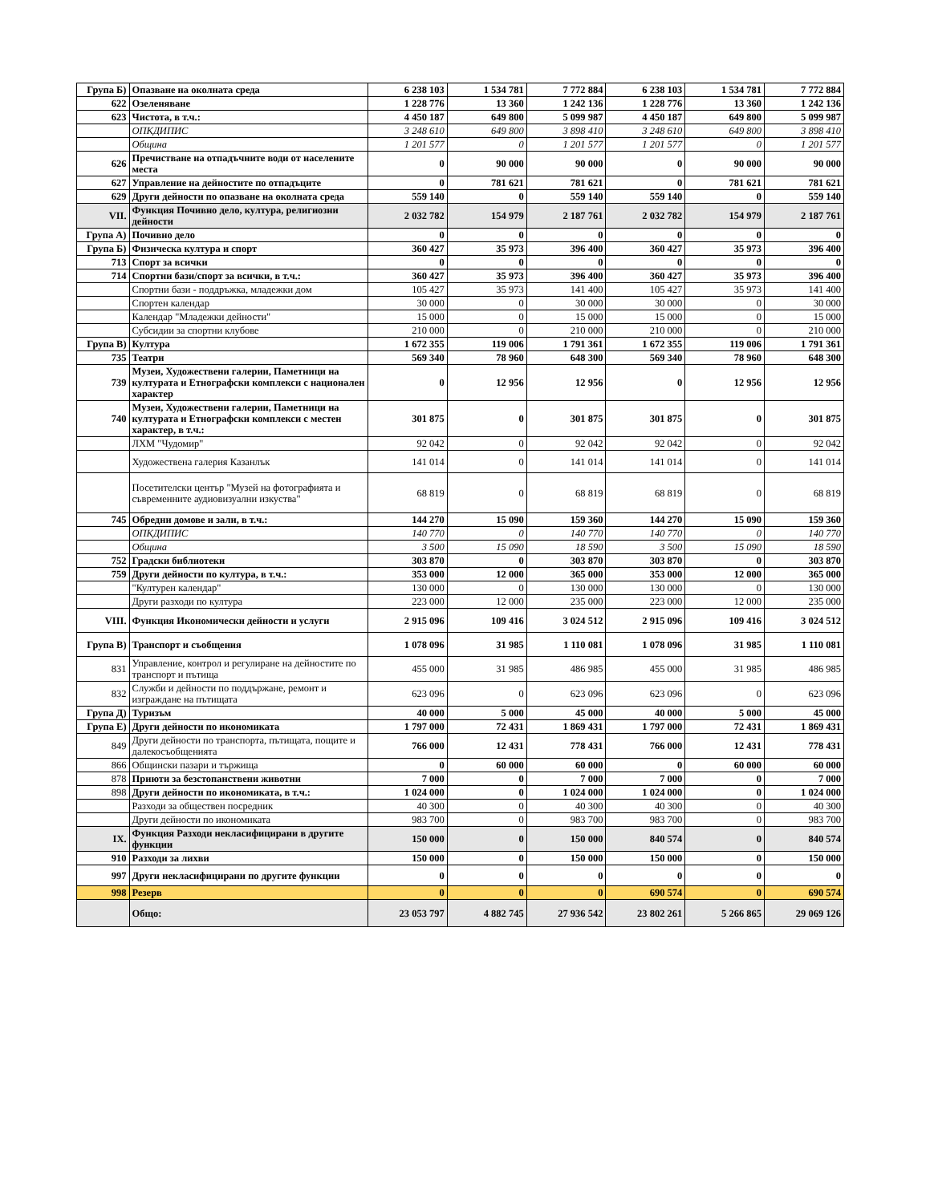| Група Б) | Опазване на околната среда | 6 238 103 | 1 534 781 | 7 772 884 | 6 238 103 | 1 534 781 | 7 772 884 |
| 622 | Озеленяване | 1 228 776 | 13 360 | 1 242 136 | 1 228 776 | 13 360 | 1 242 136 |
| 623 | Чистота, в т.ч.: | 4 450 187 | 649 800 | 5 099 987 | 4 450 187 | 649 800 | 5 099 987 |
| | ОПКДИПИС | 3 248 610 | 649 800 | 3 898 410 | 3 248 610 | 649 800 | 3 898 410 |
| | Община | 1 201 577 | 0 | 1 201 577 | 1 201 577 | 0 | 1 201 577 |
| 626 | Пречистване на отпадъчните води от населените места | 0 | 90 000 | 90 000 | 0 | 90 000 | 90 000 |
| 627 | Управление на дейностите по отпадъците | 0 | 781 621 | 781 621 | 0 | 781 621 | 781 621 |
| 629 | Други дейности по опазване на околната среда | 559 140 | 0 | 559 140 | 559 140 | 0 | 559 140 |
| VII. | Функция Почивно дело, култура, религиозни дейности | 2 032 782 | 154 979 | 2 187 761 | 2 032 782 | 154 979 | 2 187 761 |
| Група А) | Почивно дело | 0 | 0 | 0 | 0 | 0 | 0 |
| Група Б) | Физическа култура и спорт | 360 427 | 35 973 | 396 400 | 360 427 | 35 973 | 396 400 |
| 713 | Спорт за всички | 0 | 0 | 0 | 0 | 0 | 0 |
| 714 | Спортни бази/спорт за всички, в т.ч.: | 360 427 | 35 973 | 396 400 | 360 427 | 35 973 | 396 400 |
| | Спортни бази - поддръжка, младежки дом | 105 427 | 35 973 | 141 400 | 105 427 | 35 973 | 141 400 |
| | Спортен календар | 30 000 | 0 | 30 000 | 30 000 | 0 | 30 000 |
| | Календар "Младежки дейности" | 15 000 | 0 | 15 000 | 15 000 | 0 | 15 000 |
| | Субсидии за спортни клубове | 210 000 | 0 | 210 000 | 210 000 | 0 | 210 000 |
| Група В) | Култура | 1 672 355 | 119 006 | 1 791 361 | 1 672 355 | 119 006 | 1 791 361 |
| 735 | Театри | 569 340 | 78 960 | 648 300 | 569 340 | 78 960 | 648 300 |
| 739 | Музеи, Художествени галерии, Паметници на културата и Етнографски комплекси с национален характер | 0 | 12 956 | 12 956 | 0 | 12 956 | 12 956 |
| 740 | Музеи, Художествени галерии, Паметници на културата и Етнографски комплекси с местен характер, в т.ч.: | 301 875 | 0 | 301 875 | 301 875 | 0 | 301 875 |
| | ЛХМ "Чудомир" | 92 042 | 0 | 92 042 | 92 042 | 0 | 92 042 |
| | Художествена галерия Казанлък | 141 014 | 0 | 141 014 | 141 014 | 0 | 141 014 |
| | Посетителски център "Музей на фотографията и съвременните аудиовизуални изкуства" | 68 819 | 0 | 68 819 | 68 819 | 0 | 68 819 |
| 745 | Обредни домове и зали, в т.ч.: | 144 270 | 15 090 | 159 360 | 144 270 | 15 090 | 159 360 |
| | ОПКДИПИС | 140 770 | 0 | 140 770 | 140 770 | 0 | 140 770 |
| | Община | 3 500 | 15 090 | 18 590 | 3 500 | 15 090 | 18 590 |
| 752 | Градски библиотеки | 303 870 | 0 | 303 870 | 303 870 | 0 | 303 870 |
| 759 | Други дейности по култура, в т.ч.: | 353 000 | 12 000 | 365 000 | 353 000 | 12 000 | 365 000 |
| | "Културен календар" | 130 000 | 0 | 130 000 | 130 000 | 0 | 130 000 |
| | Други разходи по култура | 223 000 | 12 000 | 235 000 | 223 000 | 12 000 | 235 000 |
| VIII. | Функция Икономически дейности и услуги | 2 915 096 | 109 416 | 3 024 512 | 2 915 096 | 109 416 | 3 024 512 |
| Група В) | Транспорт и съобщения | 1 078 096 | 31 985 | 1 110 081 | 1 078 096 | 31 985 | 1 110 081 |
| 831 | Управление, контрол и регулиране на дейностите по транспорт и пътища | 455 000 | 31 985 | 486 985 | 455 000 | 31 985 | 486 985 |
| 832 | Служби и дейности по поддържане, ремонт и изграждане на пътищата | 623 096 | 0 | 623 096 | 623 096 | 0 | 623 096 |
| Група Д) | Туризъм | 40 000 | 5 000 | 45 000 | 40 000 | 5 000 | 45 000 |
| Група Е) | Други дейности по икономиката | 1 797 000 | 72 431 | 1 869 431 | 1 797 000 | 72 431 | 1 869 431 |
| 849 | Други дейности по транспорта, пътищата, пощите и далекосъобщенията | 766 000 | 12 431 | 778 431 | 766 000 | 12 431 | 778 431 |
| 866 | Общински пазари и тържища | 0 | 60 000 | 60 000 | 0 | 60 000 | 60 000 |
| 878 | Приюти за безстопанствени животни | 7 000 | 0 | 7 000 | 7 000 | 0 | 7 000 |
| 898 | Други дейности по икономиката, в т.ч.: | 1 024 000 | 0 | 1 024 000 | 1 024 000 | 0 | 1 024 000 |
| | Разходи за обществен посредник | 40 300 | 0 | 40 300 | 40 300 | 0 | 40 300 |
| | Други дейности по икономиката | 983 700 | 0 | 983 700 | 983 700 | 0 | 983 700 |
| IX. | Функция Разходи некласифицирани в другите функции | 150 000 | 0 | 150 000 | 840 574 | 0 | 840 574 |
| 910 | Разходи за лихви | 150 000 | 0 | 150 000 | 150 000 | 0 | 150 000 |
| 997 | Други некласифицирани по другите функции | 0 | 0 | 0 | 0 | 0 | 0 |
| 998 | Резерв | 0 | 0 | 0 | 690 574 | 0 | 690 574 |
| | Общо: | 23 053 797 | 4 882 745 | 27 936 542 | 23 802 261 | 5 266 865 | 29 069 126 |